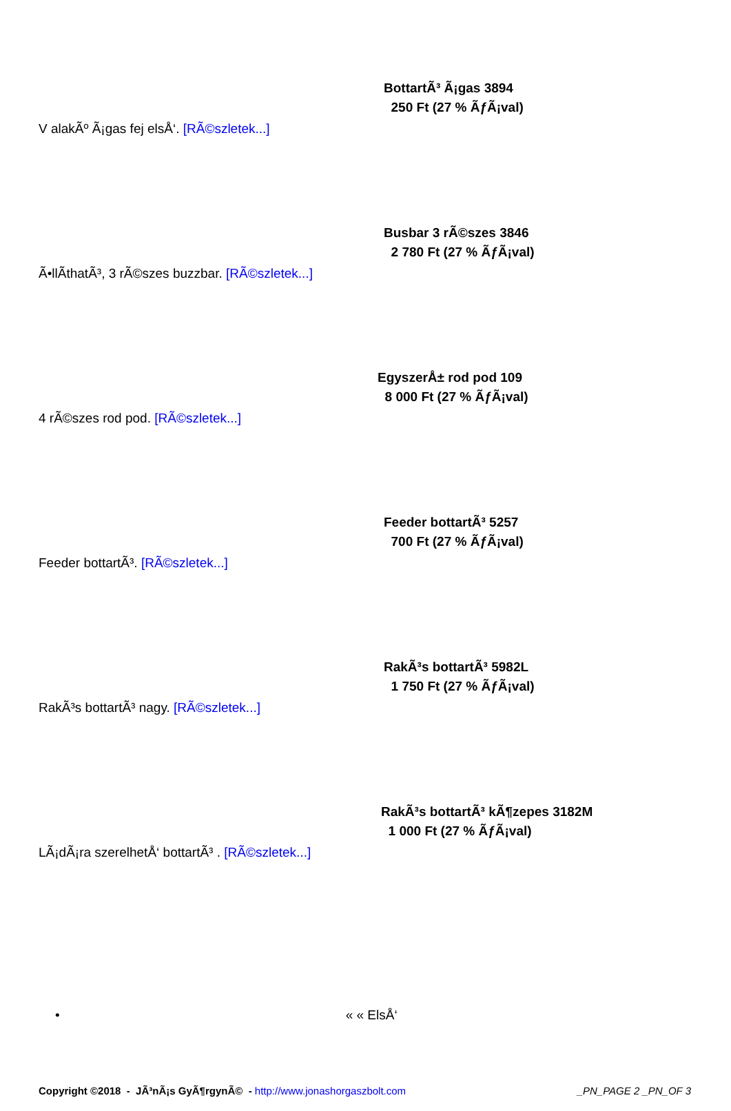BottartÃ³ Ã¡gas 3894
250 Ft (27 % ÃƒÃ¡val)
V alakÃº Ã¡gas fej elsÅ‘. [RÃ©szletek...]
Busbar 3 rÃ©szes 3846
2 780 Ft (27 % ÃƒÃ¡val)
Ã•llÃ­thatÃ³, 3 rÃ©szes buzzbar. [RÃ©szletek...]
EgyszerÅ± rod pod 109
8 000 Ft (27 % ÃƒÃ¡val)
4 rÃ©szes rod pod. [RÃ©szletek...]
Feeder bottartÃ³ 5257
700 Ft (27 % ÃƒÃ¡val)
Feeder bottartÃ³. [RÃ©szletek...]
RakÃ³s bottartÃ³ 5982L
1 750 Ft (27 % ÃƒÃ¡val)
RakÃ³s bottartÃ³ nagy. [RÃ©szletek...]
RakÃ³s bottartÃ³ kÃ¶zepes 3182M
1 000 Ft (27 % ÃƒÃ¡val)
LÃ¡dÃ¡ra szerelhetÅ‘ bottartÃ³ . [RÃ©szletek...]
• « « ElsÅ‘
Copyright ©2018 - JÃ³nÃ¡s GyÃ¶rgynÃ© - http://www.jonashorgaszbolt.com _PN_PAGE 2 _PN_OF 3